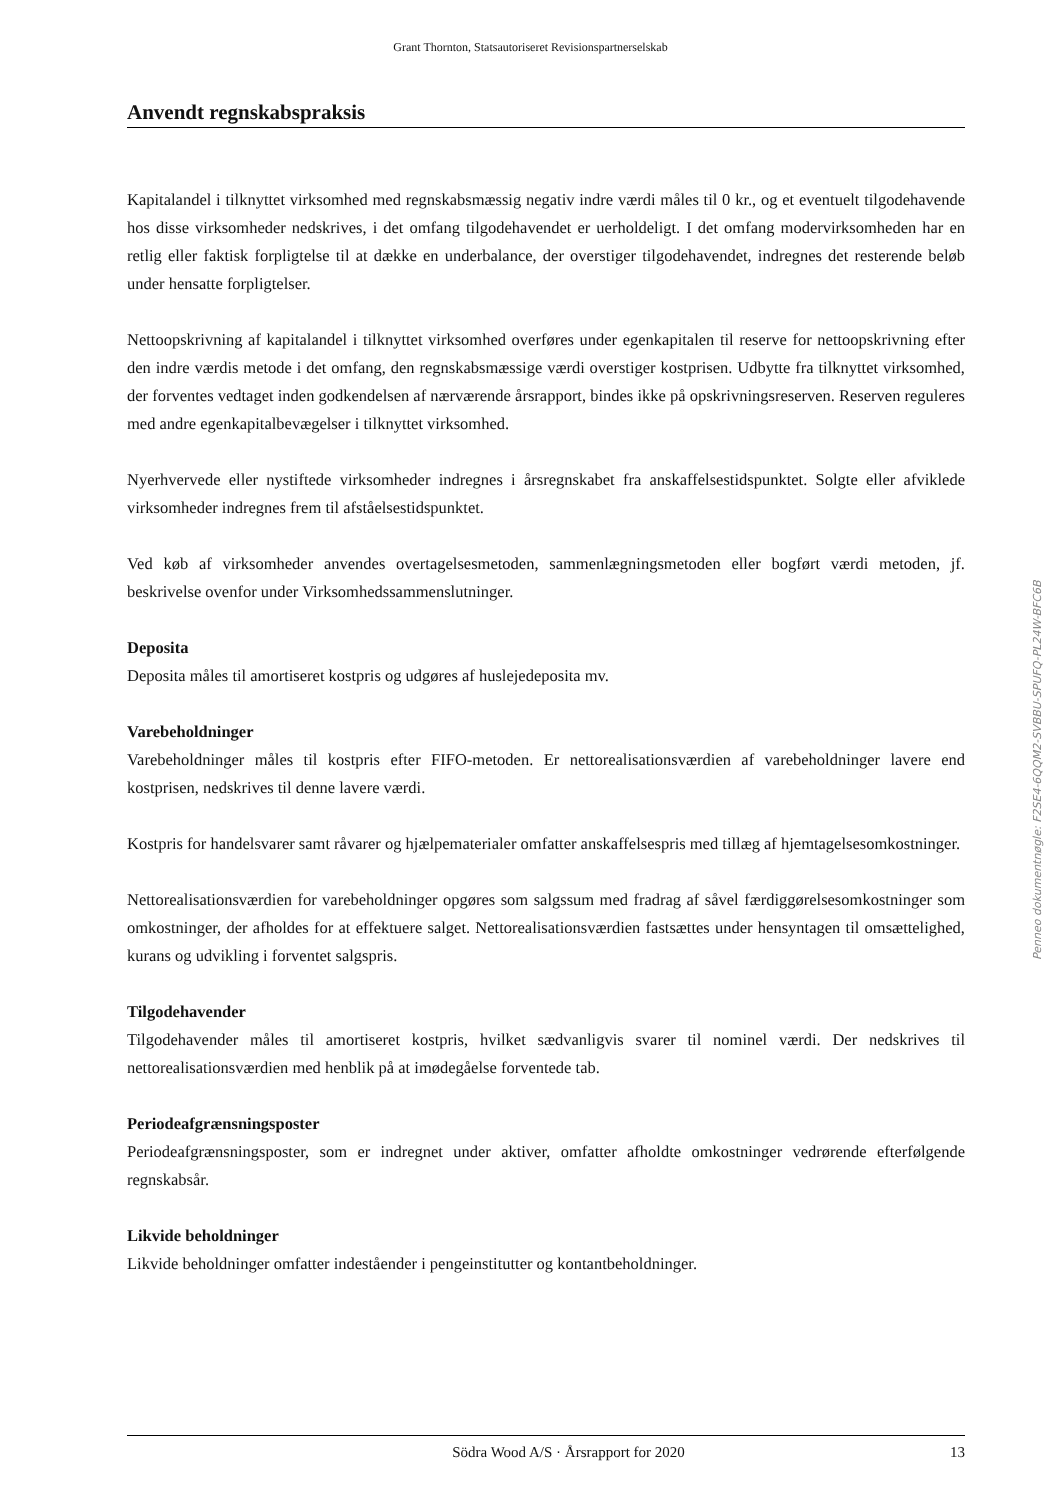Grant Thornton, Statsautoriseret Revisionspartnerselskab
Anvendt regnskabspraksis
Kapitalandel i tilknyttet virksomhed med regnskabsmæssig negativ indre værdi måles til 0 kr., og et eventuelt tilgodehavende hos disse virksomheder nedskrives, i det omfang tilgodehavendet er uerholdeligt. I det omfang modervirksomheden har en retlig eller faktisk forpligtelse til at dække en underbalance, der overstiger tilgodehavendet, indregnes det resterende beløb under hensatte forpligtelser.
Nettoopskrivning af kapitalandel i tilknyttet virksomhed overføres under egenkapitalen til reserve for nettoopskrivning efter den indre værdis metode i det omfang, den regnskabsmæssige værdi overstiger kostprisen. Udbytte fra tilknyttet virksomhed, der forventes vedtaget inden godkendelsen af nærværende årsrapport, bindes ikke på opskrivningsreserven. Reserven reguleres med andre egenkapitalbevægelser i tilknyttet virksomhed.
Nyerhvervede eller nystiftede virksomheder indregnes i årsregnskabet fra anskaffelsestidspunktet. Solgte eller afviklede virksomheder indregnes frem til afståelsestidspunktet.
Ved køb af virksomheder anvendes overtagelsesmetoden, sammenlægningsmetoden eller bogført værdi metoden, jf. beskrivelse ovenfor under Virksomhedssammenslutninger.
Deposita
Deposita måles til amortiseret kostpris og udgøres af huslejedeposita mv.
Varebeholdninger
Varebeholdninger måles til kostpris efter FIFO-metoden. Er nettorealisationsværdien af varebeholdninger lavere end kostprisen, nedskrives til denne lavere værdi.
Kostpris for handelsvarer samt råvarer og hjælpematerialer omfatter anskaffelsespris med tillæg af hjemtagelsesomkostninger.
Nettorealisationsværdien for varebeholdninger opgøres som salgssum med fradrag af såvel færdiggørelsesomkostninger som omkostninger, der afholdes for at effektuere salget. Nettorealisationsværdien fastsættes under hensyntagen til omsættelighed, kurans og udvikling i forventet salgspris.
Tilgodehavender
Tilgodehavender måles til amortiseret kostpris, hvilket sædvanligvis svarer til nominel værdi. Der nedskrives til nettorealisationsværdien med henblik på at imødegåelse forventede tab.
Periodeafgrænsningsposter
Periodeafgrænsningsposter, som er indregnet under aktiver, omfatter afholdte omkostninger vedrørende efterfølgende regnskabsår.
Likvide beholdninger
Likvide beholdninger omfatter indeståender i pengeinstitutter og kontantbeholdninger.
Penneo dokumentnøgle: F2SE4-6QQM2-SVBBU-SPUFQ-PL24W-BFC6B
Södra Wood A/S · Årsrapport for 2020 13